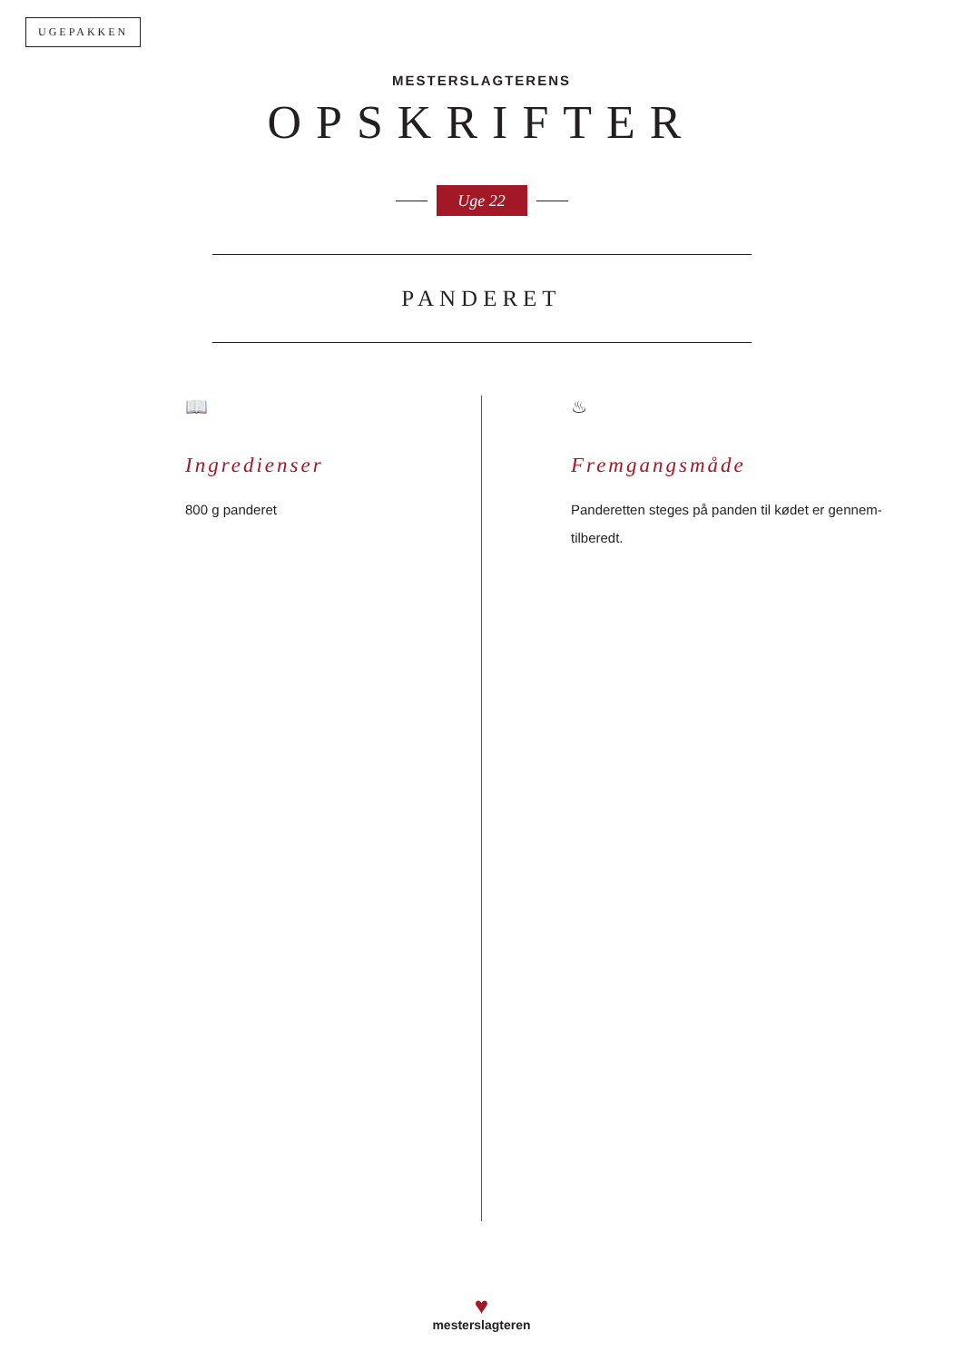UGEPAKKEN
MESTERSLAGTERENS
OPSKRIFTER
Uge 22
PANDERET
📖
Ingredienser
800 g panderet
♨
Fremgangsmåde
Panderetten steges på panden til kødet er gennem-tilberedt.
♥
mesterslagteren